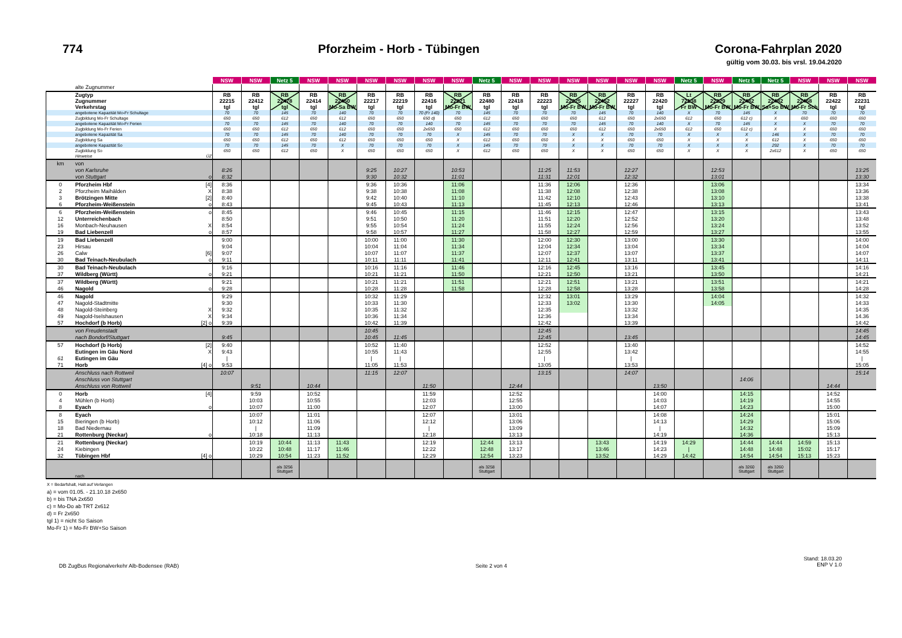774
Pforzheim - Horb - Tübingen
Corona-Fahrplan 2020
gültig vom 30.03. bis vrsl. 19.04.2020
| | | | NSW | NSW | Netz 5 | NSW | NSW | NSW | NSW | NSW | NSW | Netz 5 | NSW | NSW | NSW | NSW | NSW | NSW | Netz 5 | NSW | Netz 5 | Netz 5 | NSW | NSW | NSW |
| --- | --- | --- | --- | --- | --- | --- | --- | --- | --- | --- | --- | --- | --- | --- | --- | --- | --- | --- | --- | --- | --- | --- | --- | --- | --- |
| | alte Zugnummer | | | | | | | | | | | | | | | | | | | | | | | | |
| | Zugtyp Zugnummer Verkehrstag | | RB 22215 tgl | RB 22412 tgl | RB 22478 tgl | RB 22414 tgl | RB 22450 Mo-Sa BW | RB 22217 tgl | RB 22219 tgl | RB 22416 tgl | RB 22221 Mo-Fr BW | RB 22480 tgl | RB 22418 tgl | RB 22223 tgl | RB 22225 Mo-Fr BW | RB 22452 Mo-Fr BW | RB 22227 tgl | RB 22420 tgl | Lt 72138 Fr BW | RB 22229 Mo-Fr BW | RB 22482 Mo-Fr BW | RB 22482 Sa+So BW | RB 22468 Mo-Fr Sch | RB 22422 tgl | RB 22231 tgl |
| | angebotene Kapazität Mo-Fr Schultage | | 70 | 70 | 145 | 70 | 140 | 70 | 70 | 70 (Fr 140) | 70 | 145 | 70 | 70 | 70 | 145 | 70 | 140 | X | 70 | 145 | X | 70 | 70 | 70 |
| | Zugbildung Mo-Fr Schultage | | 650 | 650 | 612 | 650 | 612 | 650 | 650 | 650 d) | 650 | 612 | 650 | 650 | 650 | 612 | 650 | 2x650 | 612 | 650 | 612 c) | X | 650 | 650 | 650 |
| | angebotene Kapazität Mo-Fr Ferien | | 70 | 70 | 145 | 70 | 140 | 70 | 70 | 140 | 70 | 145 | 70 | 70 | 70 | 145 | 70 | 140 | X | 70 | 145 | X | X | 70 | 70 |
| | Zugbildung Mo-Fr Ferien | | 650 | 650 | 612 | 650 | 612 | 650 | 650 | 2x650 | 650 | 612 | 650 | 650 | 650 | 612 | 650 | 2x650 | 612 | 650 | 612 c) | X | X | 650 | 650 |
| | angebotene Kapazität Sa | | 70 | 70 | 145 | 70 | 140 | 70 | 70 | 70 | X | 145 | 70 | 70 | X | X | 70 | 70 | X | X | X | 146 | X | 70 | 70 |
| | Zugbildung Sa | | 650 | 650 | 612 | 650 | 612 | 650 | 650 | 650 | X | 612 | 650 | 650 | X | X | 650 | 650 | X | X | X | 612 | X | 650 | 650 |
| | angebotene Kapazität So | | 70 | 70 | 145 | 70 | X | 70 | 70 | 70 | X | 145 | 70 | 70 | X | X | 70 | 70 | X | X | X | 292 | X | 70 | 70 |
| | Zugbildung So | | 650 | 650 | 612 | 650 | X | 650 | 650 | 650 | X | 612 | 650 | 650 | X | X | 650 | 650 | X | X | X | 2x612 | X | 650 | 650 |
| | Hinweise | ÜZ | | | | | | | | | | | | | | | | | | | | | | | |
| km | von | | | | | | | | | | | | | | | | | | | | | | | | |
| | von Karlsruhe | | 8:26 | | | | | 9:25 | 10:27 | | 10:53 | | | 11:25 | 11:53 | | 12:27 | | | 12:53 | | | | | 13:25 |
| | von Stuttgart | o | 8:32 | | | | | 9:30 | 10:32 | | 11:01 | | | 11:31 | 12:01 | | 12:32 | | | 13:01 | | | | | 13:30 |
| 0 | Pforzheim Hbf | [4] | 8:36 | | | | | 9:36 | 10:36 | | 11:06 | | | 11:36 | 12:06 | | 12:36 | | | 13:06 | | | | | 13:34 |
| 2 | Pforzheim Maihälden | X | 8:38 | | | | | 9:38 | 10:38 | | 11:08 | | | 11:38 | 12:08 | | 12:38 | | | 13:08 | | | | | 13:36 |
| 3 | Brötzingen Mitte | [2] | 8:40 | | | | | 9:42 | 10:40 | | 11:10 | | | 11:42 | 12:10 | | 12:43 | | | 13:10 | | | | | 13:38 |
| 6 | Pforzheim-Weißenstein | o | 8:43 | | | | | 9:45 | 10:43 | | 11:13 | | | 11:45 | 12:13 | | 12:46 | | | 13:13 | | | | | 13:41 |
| 6 | Pforzheim-Weißenstein | o | 8:45 | | | | | 9:46 | 10:45 | | 11:15 | | | 11:46 | 12:15 | | 12:47 | | | 13:15 | | | | | 13:43 |
| 12 | Unterreichenbach | | 8:50 | | | | | 9:51 | 10:50 | | 11:20 | | | 11:51 | 12:20 | | 12:52 | | | 13:20 | | | | | 13:48 |
| 16 | Monbach-Neuhausen | X | 8:54 | | | | | 9:55 | 10:54 | | 11:24 | | | 11:55 | 12:24 | | 12:56 | | | 13:24 | | | | | 13:52 |
| 19 | Bad Liebenzell | o | 8:57 | | | | | 9:58 | 10:57 | | 11:27 | | | 11:58 | 12:27 | | 12:59 | | | 13:27 | | | | | 13:55 |
| 19 | Bad Liebenzell | | 9:00 | | | | | 10:00 | 11:00 | | 11:30 | | | 12:00 | 12:30 | | 13:00 | | | 13:30 | | | | | 14:00 |
| 23 | Hirsau | | 9:04 | | | | | 10:04 | 11:04 | | 11:34 | | | 12:04 | 12:34 | | 13:04 | | | 13:34 | | | | | 14:04 |
| 26 | Calw | [6] | 9:07 | | | | | 10:07 | 11:07 | | 11:37 | | | 12:07 | 12:37 | | 13:07 | | | 13:37 | | | | | 14:07 |
| 30 | Bad Teinach-Neubulach | o | 9:11 | | | | | 10:11 | 11:11 | | 11:41 | | | 12:11 | 12:41 | | 13:11 | | | 13:41 | | | | | 14:11 |
| 30 | Bad Teinach-Neubulach | | 9:16 | | | | | 10:16 | 11:16 | | 11:46 | | | 12:16 | 12:45 | | 13:16 | | | 13:45 | | | | | 14:16 |
| 37 | Wildberg (Württ) | o | 9:21 | | | | | 10:21 | 11:21 | | 11:50 | | | 12:21 | 12:50 | | 13:21 | | | 13:50 | | | | | 14:21 |
| 37 | Wildberg (Württ) | | 9:21 | | | | | 10:21 | 11:21 | | 11:51 | | | 12:21 | 12:51 | | 13:21 | | | 13:51 | | | | | 14:21 |
| 46 | Nagold | o | 9:28 | | | | | 10:28 | 11:28 | | 11:58 | | | 12:28 | 12:58 | | 13:28 | | | 13:58 | | | | | 14:28 |
| 46 | Nagold | | 9:29 | | | | | 10:32 | 11:29 | | | | | 12:32 | 13:01 | | 13:29 | | | 14:04 | | | | | 14:32 |
| 47 | Nagold-Stadtmitte | | 9:30 | | | | | 10:33 | 11:30 | | | | | 12:33 | 13:02 | | 13:30 | | | 14:05 | | | | | 14:33 |
| 48 | Nagold-Steinberg | X | 9:32 | | | | | 10:35 | 11:32 | | | | | 12:35 | | | 13:32 | | | | | | | | 14:35 |
| 49 | Nagold-Iselshausen | X | 9:34 | | | | | 10:36 | 11:34 | | | | | 12:36 | | | 13:34 | | | | | | | | 14.36 |
| 57 | Hochdorf (b Horb) | [2] o | 9:39 | | | | | 10:42 | 11:39 | | | | | 12:42 | | | 13:39 | | | | | | | | 14:42 |
| | von Freudenstadt | | | | | | | 10:45 | | | | | | 12:45 | | | | | | | | | | | 14:45 |
| | nach Bondorf/Stuttgart | | 9:45 | | | | | 10:45 | 11:45 | | | | | 12:45 | | | 13:45 | | | | | | | | 14:45 |
| 57 | Hochdorf (b Horb) | [2] | 9:40 | | | | | 10:52 | 11:40 | | | | | 12:52 | | | 13:40 | | | | | | | | 14:52 |
| | Eutingen im Gäu Nord | X | 9:43 | | | | | 10:55 | 11:43 | | | | | 12:55 | | | 13:42 | | | | | | | | 14:55 |
| 61 | Eutingen im Gäu | | / | | | | | / | / | | | | | / | | | / | | | | | | | | / |
| 71 | Horb | [4] o | 9:53 | | | | | 11:05 | 11:53 | | | | | 13:05 | | | 13:53 | | | | | | | | 15:05 |
| | Anschluss nach Rottweil | | 10:07 | | | | | 11:15 | 12:07 | | | | | 13:15 | | | 14:07 | | | | | | | | 15:14 |
| | Anschluss von Stuttgart | | | | | | | | | | | | | | | | | | | | 14:06 | | | | |
| | Anschluss von Rottweil | | | 9:51 | | 10:44 | | | | 11:50 | | | 12:44 | | | | | 13:50 | | | | | | 14:44 | |
| 0 | Horb | [4] | | 9:59 | | 10:52 | | | | 11:59 | | | 12:52 | | | | | 14:00 | | | 14:15 | | | 14:52 | |
| 4 | Mühlen (b Horb) | | | 10:03 | | 10:55 | | | | 12:03 | | | 12:55 | | | | | 14:03 | | | 14:19 | | | 14:55 | |
| 8 | Eyach | o | | 10:07 | | 11:00 | | | | 12:07 | | | 13:00 | | | | | 14:07 | | | 14:23 | | | 15:00 | |
| 8 | Eyach | | | 10:07 | | 11:01 | | | | 12:07 | | | 13:01 | | | | | 14:08 | | | 14:24 | | | 15:01 | |
| 15 | Bieringen (b Horb) | | | 10:12 | | 11:06 | | | | 12:12 | | | 13:06 | | | | | 14:13 | | | 14:29 | | | 15:06 | |
| 18 | Bad Niedernau | | | / | | 11:09 | | | | / | | | 13:09 | | | | | / | | | 14:32 | | | 15:09 | |
| 21 | Rottenburg (Neckar) | o | | 10:18 | | 11:13 | | | | 12:18 | | | 13:13 | | | | | 14:19 | | | 14:36 | | | 15:13 | |
| 21 | Rottenburg (Neckar) | | | 10:19 | 10:44 | 11:13 | 11:43 | | | 12:19 | | 12:44 | 13:13 | | | 13:43 | | 14:19 | 14:29 | | 14:44 | 14:44 | 14:59 | 15:13 | |
| 24 | Kiebingen | | | 10:22 | 10:48 | 11:17 | 11:46 | | | 12:22 | | 12:48 | 13:17 | | | 13:46 | | 14:23 | / | | 14:48 | 14:48 | 15:02 | 15:17 | |
| 32 | Tübingen Hbf | [4] o | | 10:29 | 10:54 | 11:23 | 11:52 | | | 12:29 | | 12:54 | 13:23 | | | 13:52 | | 14:29 | 14:42 | | 14:54 | 14:54 | 15:13 | 15:23 | |
| | nach | | | | als 3256 Stuttgart | | | | | | | als 3258 Stuttgart | | | | | | | | | als 3260 Stuttgart | als 3260 Stuttgart | | | |
X = Bedarfshalt, Halt auf Verlangen
a) = vom 01.05. - 21.10.18 2x650
b) = bis TNA 2x650
c) = Mo-Do ab TRT 2x612
d) = Fr 2x650
tgl 1) = nicht So Saison
Mo-Fr 1) = Mo-Fr BW+So Saison
DB ZugBus Regionalverkehr Alb-Bodensee (RAB)
Seite 2 von 4
Stand: 18.03.20
ENP V 1.0